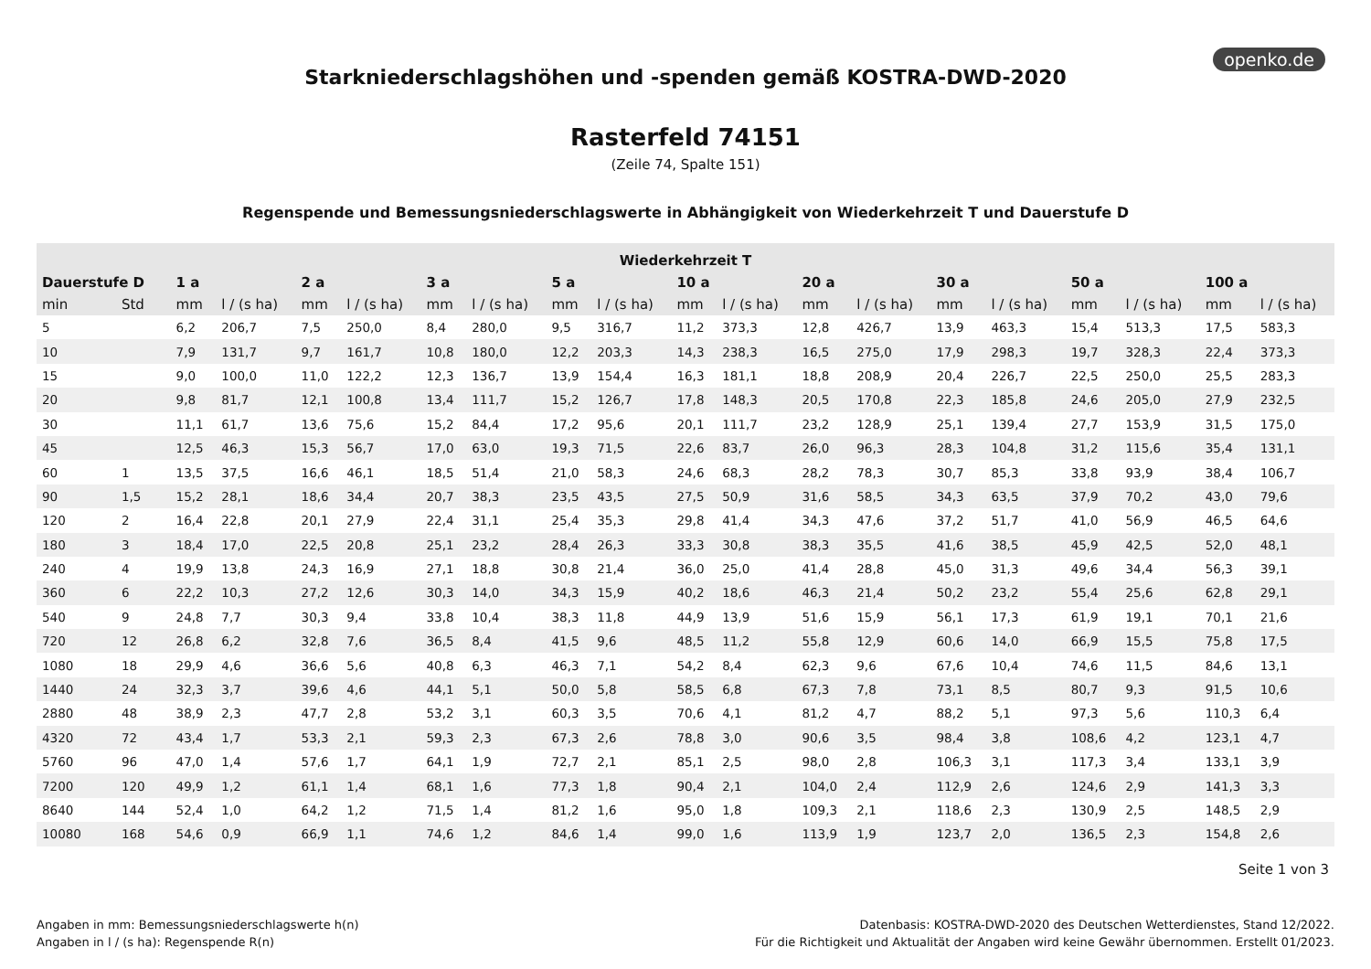openko.de
Starkniederschlagshöhen und -spenden gemäß KOSTRA-DWD-2020
Rasterfeld 74151
(Zeile 74, Spalte 151)
Regenspende und Bemessungsniederschlagswerte in Abhängigkeit von Wiederkehrzeit T und Dauerstufe D
| Wiederkehrzeit T | | | | | | | | | | | | | | | | | | | |
| --- | --- | --- | --- | --- | --- | --- | --- | --- | --- | --- | --- | --- | --- | --- | --- | --- | --- | --- | --- |
| Dauerstufe D | | 1 a | | 2 a | | 3 a | | 5 a | | 10 a | | 20 a | | 30 a | | 50 a | | 100 a | |
| min | Std | mm | l / (s ha) | mm | l / (s ha) | mm | l / (s ha) | mm | l / (s ha) | mm | l / (s ha) | mm | l / (s ha) | mm | l / (s ha) | mm | l / (s ha) | mm | l / (s ha) |
| 5 | | 6,2 | 206,7 | 7,5 | 250,0 | 8,4 | 280,0 | 9,5 | 316,7 | 11,2 | 373,3 | 12,8 | 426,7 | 13,9 | 463,3 | 15,4 | 513,3 | 17,5 | 583,3 |
| 10 | | 7,9 | 131,7 | 9,7 | 161,7 | 10,8 | 180,0 | 12,2 | 203,3 | 14,3 | 238,3 | 16,5 | 275,0 | 17,9 | 298,3 | 19,7 | 328,3 | 22,4 | 373,3 |
| 15 | | 9,0 | 100,0 | 11,0 | 122,2 | 12,3 | 136,7 | 13,9 | 154,4 | 16,3 | 181,1 | 18,8 | 208,9 | 20,4 | 226,7 | 22,5 | 250,0 | 25,5 | 283,3 |
| 20 | | 9,8 | 81,7 | 12,1 | 100,8 | 13,4 | 111,7 | 15,2 | 126,7 | 17,8 | 148,3 | 20,5 | 170,8 | 22,3 | 185,8 | 24,6 | 205,0 | 27,9 | 232,5 |
| 30 | | 11,1 | 61,7 | 13,6 | 75,6 | 15,2 | 84,4 | 17,2 | 95,6 | 20,1 | 111,7 | 23,2 | 128,9 | 25,1 | 139,4 | 27,7 | 153,9 | 31,5 | 175,0 |
| 45 | | 12,5 | 46,3 | 15,3 | 56,7 | 17,0 | 63,0 | 19,3 | 71,5 | 22,6 | 83,7 | 26,0 | 96,3 | 28,3 | 104,8 | 31,2 | 115,6 | 35,4 | 131,1 |
| 60 | 1 | 13,5 | 37,5 | 16,6 | 46,1 | 18,5 | 51,4 | 21,0 | 58,3 | 24,6 | 68,3 | 28,2 | 78,3 | 30,7 | 85,3 | 33,8 | 93,9 | 38,4 | 106,7 |
| 90 | 1,5 | 15,2 | 28,1 | 18,6 | 34,4 | 20,7 | 38,3 | 23,5 | 43,5 | 27,5 | 50,9 | 31,6 | 58,5 | 34,3 | 63,5 | 37,9 | 70,2 | 43,0 | 79,6 |
| 120 | 2 | 16,4 | 22,8 | 20,1 | 27,9 | 22,4 | 31,1 | 25,4 | 35,3 | 29,8 | 41,4 | 34,3 | 47,6 | 37,2 | 51,7 | 41,0 | 56,9 | 46,5 | 64,6 |
| 180 | 3 | 18,4 | 17,0 | 22,5 | 20,8 | 25,1 | 23,2 | 28,4 | 26,3 | 33,3 | 30,8 | 38,3 | 35,5 | 41,6 | 38,5 | 45,9 | 42,5 | 52,0 | 48,1 |
| 240 | 4 | 19,9 | 13,8 | 24,3 | 16,9 | 27,1 | 18,8 | 30,8 | 21,4 | 36,0 | 25,0 | 41,4 | 28,8 | 45,0 | 31,3 | 49,6 | 34,4 | 56,3 | 39,1 |
| 360 | 6 | 22,2 | 10,3 | 27,2 | 12,6 | 30,3 | 14,0 | 34,3 | 15,9 | 40,2 | 18,6 | 46,3 | 21,4 | 50,2 | 23,2 | 55,4 | 25,6 | 62,8 | 29,1 |
| 540 | 9 | 24,8 | 7,7 | 30,3 | 9,4 | 33,8 | 10,4 | 38,3 | 11,8 | 44,9 | 13,9 | 51,6 | 15,9 | 56,1 | 17,3 | 61,9 | 19,1 | 70,1 | 21,6 |
| 720 | 12 | 26,8 | 6,2 | 32,8 | 7,6 | 36,5 | 8,4 | 41,5 | 9,6 | 48,5 | 11,2 | 55,8 | 12,9 | 60,6 | 14,0 | 66,9 | 15,5 | 75,8 | 17,5 |
| 1080 | 18 | 29,9 | 4,6 | 36,6 | 5,6 | 40,8 | 6,3 | 46,3 | 7,1 | 54,2 | 8,4 | 62,3 | 9,6 | 67,6 | 10,4 | 74,6 | 11,5 | 84,6 | 13,1 |
| 1440 | 24 | 32,3 | 3,7 | 39,6 | 4,6 | 44,1 | 5,1 | 50,0 | 5,8 | 58,5 | 6,8 | 67,3 | 7,8 | 73,1 | 8,5 | 80,7 | 9,3 | 91,5 | 10,6 |
| 2880 | 48 | 38,9 | 2,3 | 47,7 | 2,8 | 53,2 | 3,1 | 60,3 | 3,5 | 70,6 | 4,1 | 81,2 | 4,7 | 88,2 | 5,1 | 97,3 | 5,6 | 110,3 | 6,4 |
| 4320 | 72 | 43,4 | 1,7 | 53,3 | 2,1 | 59,3 | 2,3 | 67,3 | 2,6 | 78,8 | 3,0 | 90,6 | 3,5 | 98,4 | 3,8 | 108,6 | 4,2 | 123,1 | 4,7 |
| 5760 | 96 | 47,0 | 1,4 | 57,6 | 1,7 | 64,1 | 1,9 | 72,7 | 2,1 | 85,1 | 2,5 | 98,0 | 2,8 | 106,3 | 3,1 | 117,3 | 3,4 | 133,1 | 3,9 |
| 7200 | 120 | 49,9 | 1,2 | 61,1 | 1,4 | 68,1 | 1,6 | 77,3 | 1,8 | 90,4 | 2,1 | 104,0 | 2,4 | 112,9 | 2,6 | 124,6 | 2,9 | 141,3 | 3,3 |
| 8640 | 144 | 52,4 | 1,0 | 64,2 | 1,2 | 71,5 | 1,4 | 81,2 | 1,6 | 95,0 | 1,8 | 109,3 | 2,1 | 118,6 | 2,3 | 130,9 | 2,5 | 148,5 | 2,9 |
| 10080 | 168 | 54,6 | 0,9 | 66,9 | 1,1 | 74,6 | 1,2 | 84,6 | 1,4 | 99,0 | 1,6 | 113,9 | 1,9 | 123,7 | 2,0 | 136,5 | 2,3 | 154,8 | 2,6 |
Seite 1 von 3
Angaben in mm: Bemessungsniederschlagswerte h(n)
Angaben in l / (s ha): Regenspende R(n)
Datenbasis: KOSTRA-DWD-2020 des Deutschen Wetterdienstes, Stand 12/2022.
Für die Richtigkeit und Aktualität der Angaben wird keine Gewähr übernommen. Erstellt 01/2023.